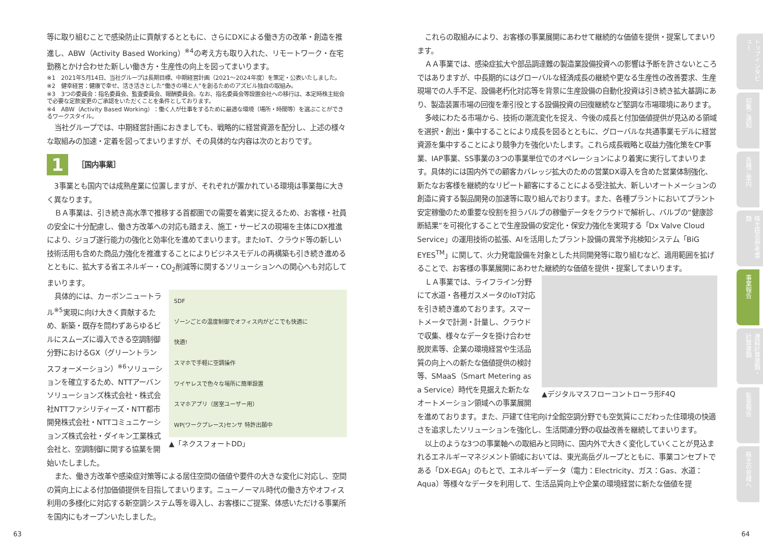等に取り組むことで感染防止に貢献するとともに、さらにDXによる働き方の改革・創造を推進し、ABW（Activity Based Working）<sup>※4</sup>の考え方も取り入れた、リモートワーク・在宅勤務とかけ合わせた新しい働き方・生産性の向上を図ってまいります。
※1　2021年5月14日、当社グループは長期目標、中期経営計画（2021～2024年度）を策定・公表いたしました。
※2　健幸経営：健康で幸せ、活き活きとした“働きの場と人”を創るためのアズビル独自の取組み。
※3　3つの委員会：指名委員会、監査委員会、報酬委員会。なお、指名委員会等設置会社への移行は、本定時株主総会で必要な定款変更のご承認をいただくことを条件としております。
※4　ABW（Activity Based Working）：働く人が仕事をするために最適な環境（場所・時間等）を選ぶことができるワークスタイル。
当社グループでは、中期経営計画におきましても、戦略的に経営資源を配分し、上述の様々な取組みの加速・定着を図ってまいりますが、その具体的な内容は次のとおりです。
1 ［国内事業］
3事業とも国内では成熟産業に位置しますが、それぞれが置かれている環境は事業毎に大きく異なります。
ＢＡ事業は、引き続き高水準で推移する首都圏での需要を着実に捉えるため、お客様・社員の安全に十分配慮し、働き方改革への対応も踏まえ、施工・サービスの現場を主体にDX推進により、ジョブ遂行能力の強化と効率化を進めてまいります。またIoT、クラウド等の新しい技術活用も含めた商品力強化を推進することによりビジネスモデルの再構築も引き続き進めるとともに、拡大する省エネルギー・CO<sub>2</sub>削減等に関するソリューションへの関心へも対応してまいります。
SDF
ゾーンごとの温度制御でオフィス内がどこでも快適に
快適!
スマホで手軽に空調操作
ワイヤレスで色々な場所に簡単設置
スマホアプリ（居室ユーザー用）
WP(ワークプレース)センサ 特許出願中
▲「ネクスフォートDD」
具体的には、カーボンニュートラル<sup>※5</sup>実現に向け大きく貢献するため、新築・既存を問わずあらゆるビルにスムーズに導入できる空調制御分野におけるGX（グリーントランスフォーメーション）<sup>※6</sup>ソリューションを確立するため、NTTアーバンソリューションズ株式会社・株式会社NTTファシリティーズ・NTT都市開発株式会社・NTTコミュニケーションズ株式会社・ダイキン工業株式会社と、空調制御に関する協業を開始いたしました。
また、働き方改革や感染症対策等による居住空間の価値や要件の大きな変化に対応し、空間の質向上による付加価値提供を目指してまいります。ニューノーマル時代の働き方やオフィス利用の多様化に対応する新空調システム等を導入し、お客様にご提案、体感いただける事業所を国内にもオープンいたしました。
これらの取組みにより、お客様の事業展開にあわせて継続的な価値を提供・提案してまいります。
ＡＡ事業では、感染症拡大や部品調達難の製造業設備投資への影響は予断を許さないところではありますが、中長期的にはグローバルな経済成長の継続や更なる生産性の改善要求、生産現場での人手不足、設備老朽化対応等を背景に生産設備の自動化投資は引き続き拡大基調にあり、製造装置市場の回復を牽引役とする設備投資の回復継続など堅調な市場環境にあります。
多岐にわたる市場から、技術の潮流変化を捉え、今後の成長と付加価値提供が見込める領域を選択・創出・集中することにより成長を図るとともに、グローバルな共通事業モデルに経営資源を集中することにより競争力を強化いたします。これら成長戦略と収益力強化策をCP事業、IAP事業、SS事業の3つの事業単位でのオペレーションにより着実に実行してまいります。具体的には国内外での顧客カバレッジ拡大のための営業DX導入を含めた営業体制強化、新たなお客様を継続的なリピート顧客にすることによる受注拡大、新しいオートメーションの創造に資する製品開発の加速等に取り組んでおります。また、各種プラントにおいてプラント安定稼働のため重要な役割を担うバルブの稼働データをクラウドで解析し、バルブの“健康診断結果”を可視化することで生産設備の安定化・保安力強化を実現する「Dx Valve Cloud Service」の運用技術の拡張、AIを活用したプラント設備の異常予兆検知システム「BiG EYES<sup>TM</sup>」に関して、火力発電設備を対象とした共同開発等に取り組むなど、適用範囲を拡げることで、お客様の事業展開にあわせた継続的な価値を提供・提案してまいります。
▲デジタルマスフローコントローラ形F4Q
ＬＡ事業では、ライフライン分野にて水道・各種ガスメータのIoT対応を引き続き進めております。スマートメータで計測・計量し、クラウドで収集、様々なデータを掛け合わせ脱炭素等、企業の環境経営や生活品質の向上への新たな価値提供の検討等、SMaaS（Smart Metering as a Service）時代を見据えた新たなオートメーション領域への事業展開を進めております。また、戸建て住宅向け全館空調分野でも空気質にこだわった住環境の快適さを追求したソリューションを強化し、生活関連分野の収益改善を継続してまいります。
以上のような3つの事業軸への取組みと同時に、国内外で大きく変化していくことが見込まれるエネルギーマネジメント領域においては、東光高岳グループとともに、事業コンセプトである「DX-EGA」のもとで、エネルギーデータ（電力：Electricity、ガス：Gas、水道：Aqua）等様々なデータを利用して、生活品質向上や企業の環境経営に新たな価値を提
トップインタビュー
招集ご通知
各種ご案内
株主総会参考書類
事業報告
連結計算書類・計算書類
監査報告
株主の皆様へ
63 64